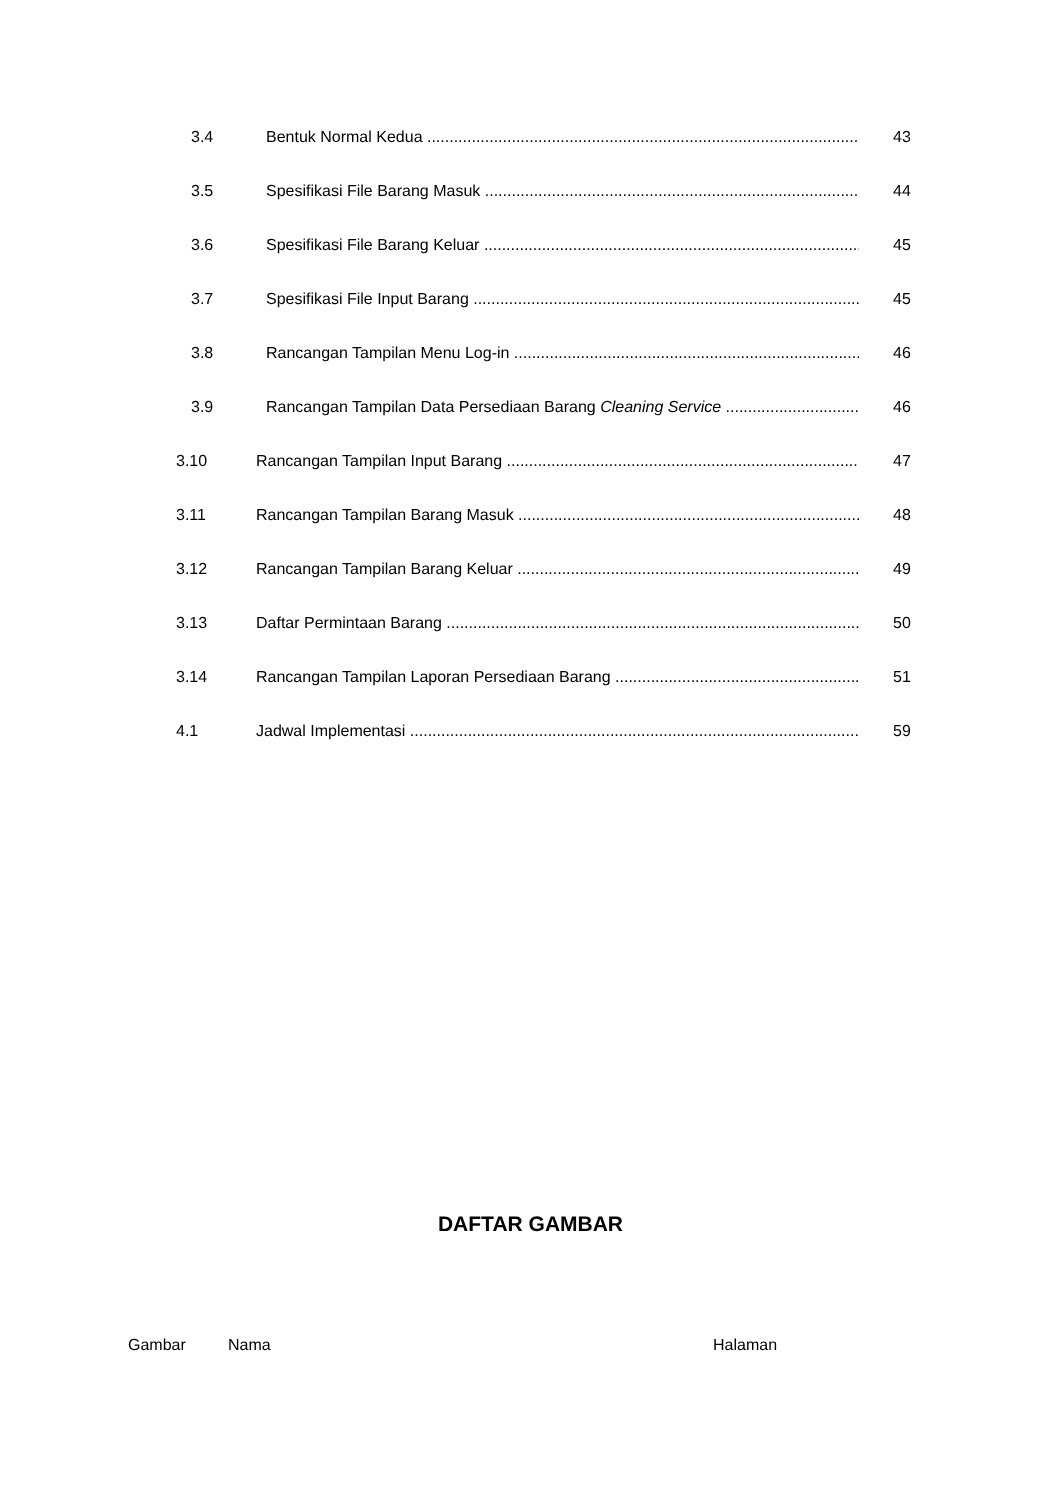3.4 Bentuk Normal Kedua 43
3.5 Spesifikasi File Barang Masuk 44
3.6 Spesifikasi File Barang Keluar 45
3.7 Spesifikasi File Input Barang 45
3.8 Rancangan Tampilan Menu Log-in 46
3.9 Rancangan Tampilan Data Persediaan Barang Cleaning Service 46
3.10 Rancangan Tampilan Input Barang 47
3.11 Rancangan Tampilan Barang Masuk 48
3.12 Rancangan Tampilan Barang Keluar 49
3.13 Daftar Permintaan Barang 50
3.14 Rancangan Tampilan Laporan Persediaan Barang 51
4.1 Jadwal Implementasi 59
DAFTAR GAMBAR
Gambar Nama Halaman